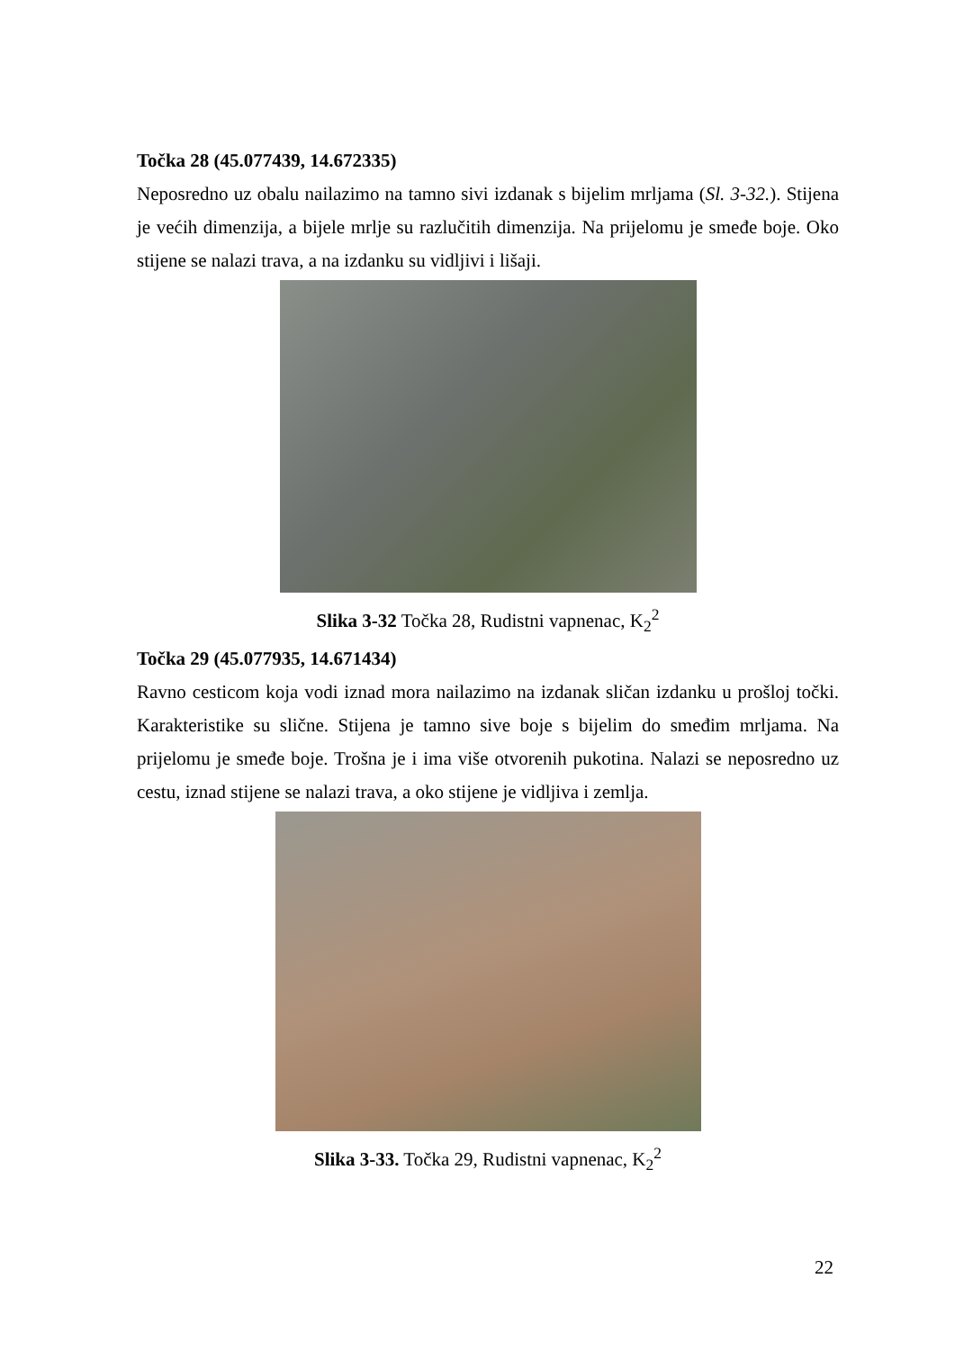Točka 28 (45.077439, 14.672335)
Neposredno uz obalu nailazimo na tamno sivi izdanak s bijelim mrljama (Sl. 3-32.). Stijena je većih dimenzija, a bijele mrlje su razlučitih dimenzija. Na prijelomu je smeđe boje. Oko stijene se nalazi trava, a na izdanku su vidljivi i lišaji.
Slika 3-32 Točka 28, Rudistni vapnenac, K<sub>2</sub><sup>2</sup>
Točka 29 (45.077935, 14.671434)
Ravno cesticom koja vodi iznad mora nailazimo na izdanak sličan izdanku u prošloj točki. Karakteristike su slične. Stijena je tamno sive boje s bijelim do smeđim mrljama. Na prijelomu je smeđe boje. Trošna je i ima više otvorenih pukotina. Nalazi se neposredno uz cestu, iznad stijene se nalazi trava, a oko stijene je vidljiva i zemlja.
Slika 3-33. Točka 29, Rudistni vapnenac, K<sub>2</sub><sup>2</sup>
22